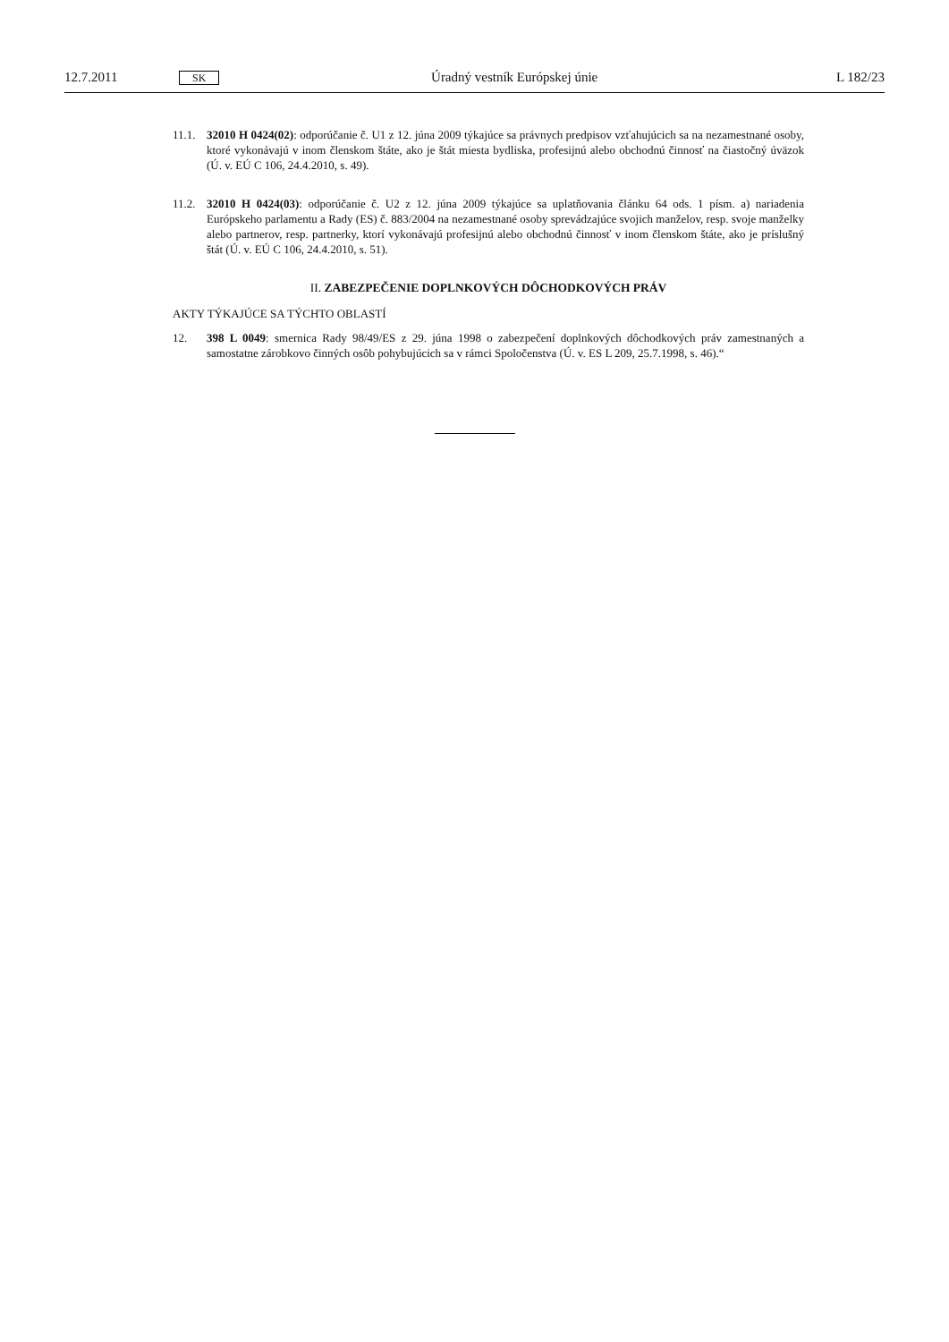12.7.2011 SK Úradný vestník Európskej únie L 182/23
11.1. 32010 H 0424(02): odporúčanie č. U1 z 12. júna 2009 týkajúce sa právnych predpisov vzťahujúcich sa na nezamestnané osoby, ktoré vykonávajú v inom členskom štáte, ako je štát miesta bydliska, profesijnú alebo obchodnú činnosť na čiastočný úväzok (Ú. v. EÚ C 106, 24.4.2010, s. 49).
11.2. 32010 H 0424(03): odporúčanie č. U2 z 12. júna 2009 týkajúce sa uplatňovania článku 64 ods. 1 písm. a) nariadenia Európskeho parlamentu a Rady (ES) č. 883/2004 na nezamestnané osoby sprevádzajúce svojich manželov, resp. svoje manželky alebo partnerov, resp. partnerky, ktorí vykonávajú profesijnú alebo obchodnú činnosť v inom členskom štáte, ako je príslušný štát (Ú. v. EÚ C 106, 24.4.2010, s. 51).
II. ZABEZPEČENIE DOPLNKOVÝCH DÔCHODKOVÝCH PRÁV
AKTY TÝKAJÚCE SA TÝCHTO OBLASTÍ
12. 398 L 0049: smernica Rady 98/49/ES z 29. júna 1998 o zabezpečení doplnkových dôchodkových práv zamestnaných a samostatne zárobkovo činných osôb pohybujúcich sa v rámci Spoločenstva (Ú. v. ES L 209, 25.7.1998, s. 46).“